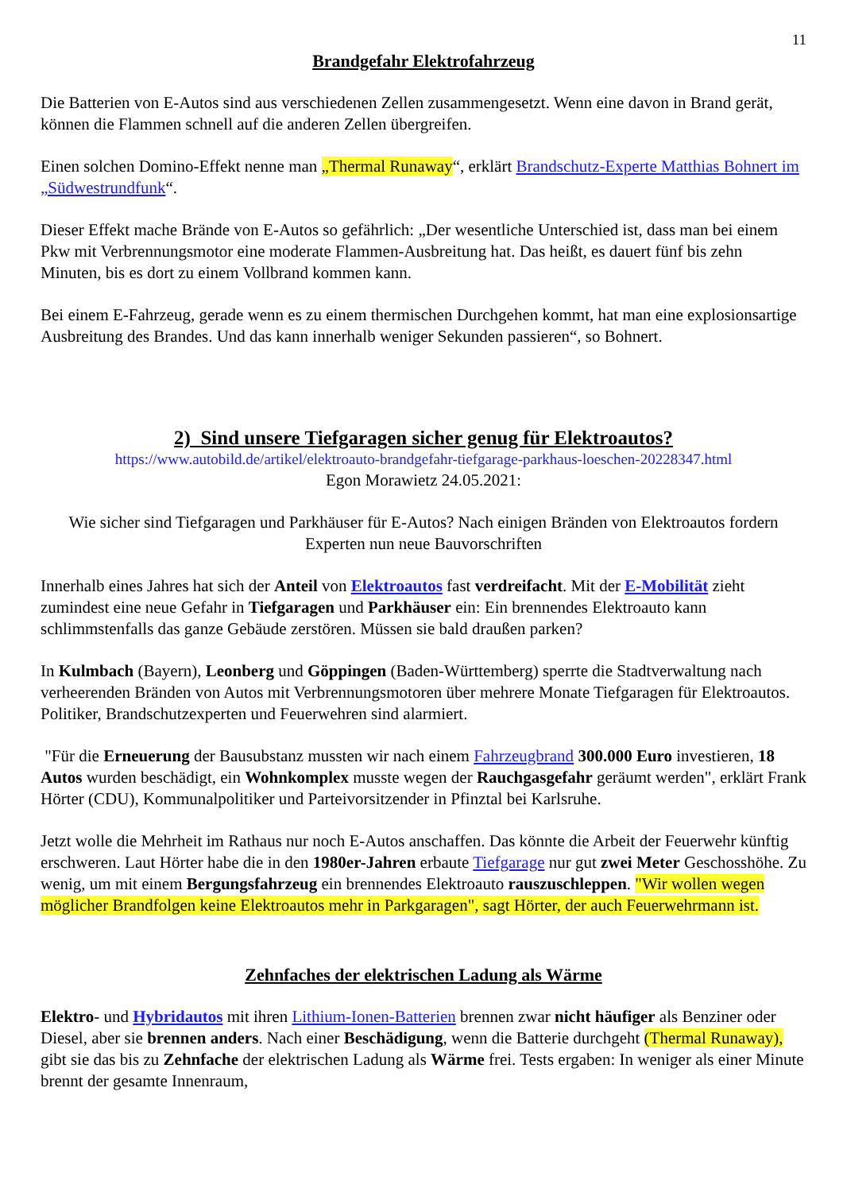11
Brandgefahr Elektrofahrzeug
Die Batterien von E-Autos sind aus verschiedenen Zellen zusammengesetzt. Wenn eine davon in Brand gerät, können die Flammen schnell auf die anderen Zellen übergreifen.
Einen solchen Domino-Effekt nenne man „Thermal Runaway“, erklärt Brandschutz-Experte Matthias Bohnert im „Südwestrundfunk“.
Dieser Effekt mache Brände von E-Autos so gefährlich: „Der wesentliche Unterschied ist, dass man bei einem Pkw mit Verbrennungsmotor eine moderate Flammen-Ausbreitung hat. Das heißt, es dauert fünf bis zehn Minuten, bis es dort zu einem Vollbrand kommen kann.
Bei einem E-Fahrzeug, gerade wenn es zu einem thermischen Durchgehen kommt, hat man eine explosionsartige Ausbreitung des Brandes. Und das kann innerhalb weniger Sekunden passieren“, so Bohnert.
2) Sind unsere Tiefgaragen sicher genug für Elektroautos?
https://www.autobild.de/artikel/elektroauto-brandgefahr-tiefgarage-parkhaus-loeschen-20228347.html
Egon Morawietz 24.05.2021:
Wie sicher sind Tiefgaragen und Parkhäuser für E-Autos? Nach einigen Bränden von Elektroautos fordern Experten nun neue Bauvorschriften
Innerhalb eines Jahres hat sich der Anteil von Elektroautos fast verdreifacht. Mit der E-Mobilität zieht zumindest eine neue Gefahr in Tiefgaragen und Parkhäuser ein: Ein brennendes Elektroauto kann schlimmstenfalls das ganze Gebäude zerstören. Müssen sie bald draußen parken?
In Kulmbach (Bayern), Leonberg und Göppingen (Baden-Württemberg) sperrte die Stadtverwaltung nach verheerenden Bränden von Autos mit Verbrennungsmotoren über mehrere Monate Tiefgaragen für Elektroautos. Politiker, Brandschutzexperten und Feuerwehren sind alarmiert.
"Für die Erneuerung der Bausubstanz mussten wir nach einem Fahrzeugbrand 300.000 Euro investieren, 18 Autos wurden beschädigt, ein Wohnkomplex musste wegen der Rauchgasgefahr geräumt werden", erklärt Frank Hörter (CDU), Kommunalpolitiker und Parteivorsitzender in Pfinztal bei Karlsruhe.
Jetzt wolle die Mehrheit im Rathaus nur noch E-Autos anschaffen. Das könnte die Arbeit der Feuerwehr künftig erschweren. Laut Hörter habe die in den 1980er-Jahren erbaute Tiefgarage nur gut zwei Meter Geschosshöhe. Zu wenig, um mit einem Bergungsfahrzeug ein brennendes Elektroauto rauszuschleppen. "Wir wollen wegen möglicher Brandfolgen keine Elektroautos mehr in Parkgaragen", sagt Hörter, der auch Feuerwehrmann ist.
Zehnfaches der elektrischen Ladung als Wärme
Elektro- und Hybridautos mit ihren Lithium-Ionen-Batterien brennen zwar nicht häufiger als Benziner oder Diesel, aber sie brennen anders. Nach einer Beschädigung, wenn die Batterie durchgeht (Thermal Runaway), gibt sie das bis zu Zehnfache der elektrischen Ladung als Wärme frei. Tests ergaben: In weniger als einer Minute brennt der gesamte Innenraum,